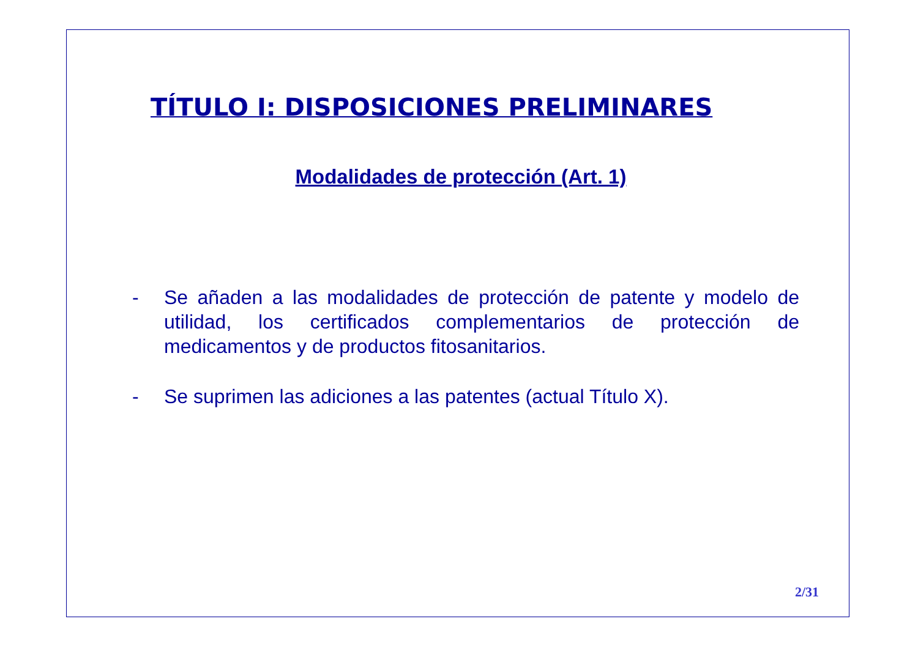TÍTULO I: DISPOSICIONES PRELIMINARES
Modalidades de protección (Art. 1)
- Se añaden a las modalidades de protección de patente y modelo de utilidad, los certificados complementarios de protección de medicamentos y de productos fitosanitarios.
- Se suprimen las adiciones a las patentes (actual Título X).
2/31